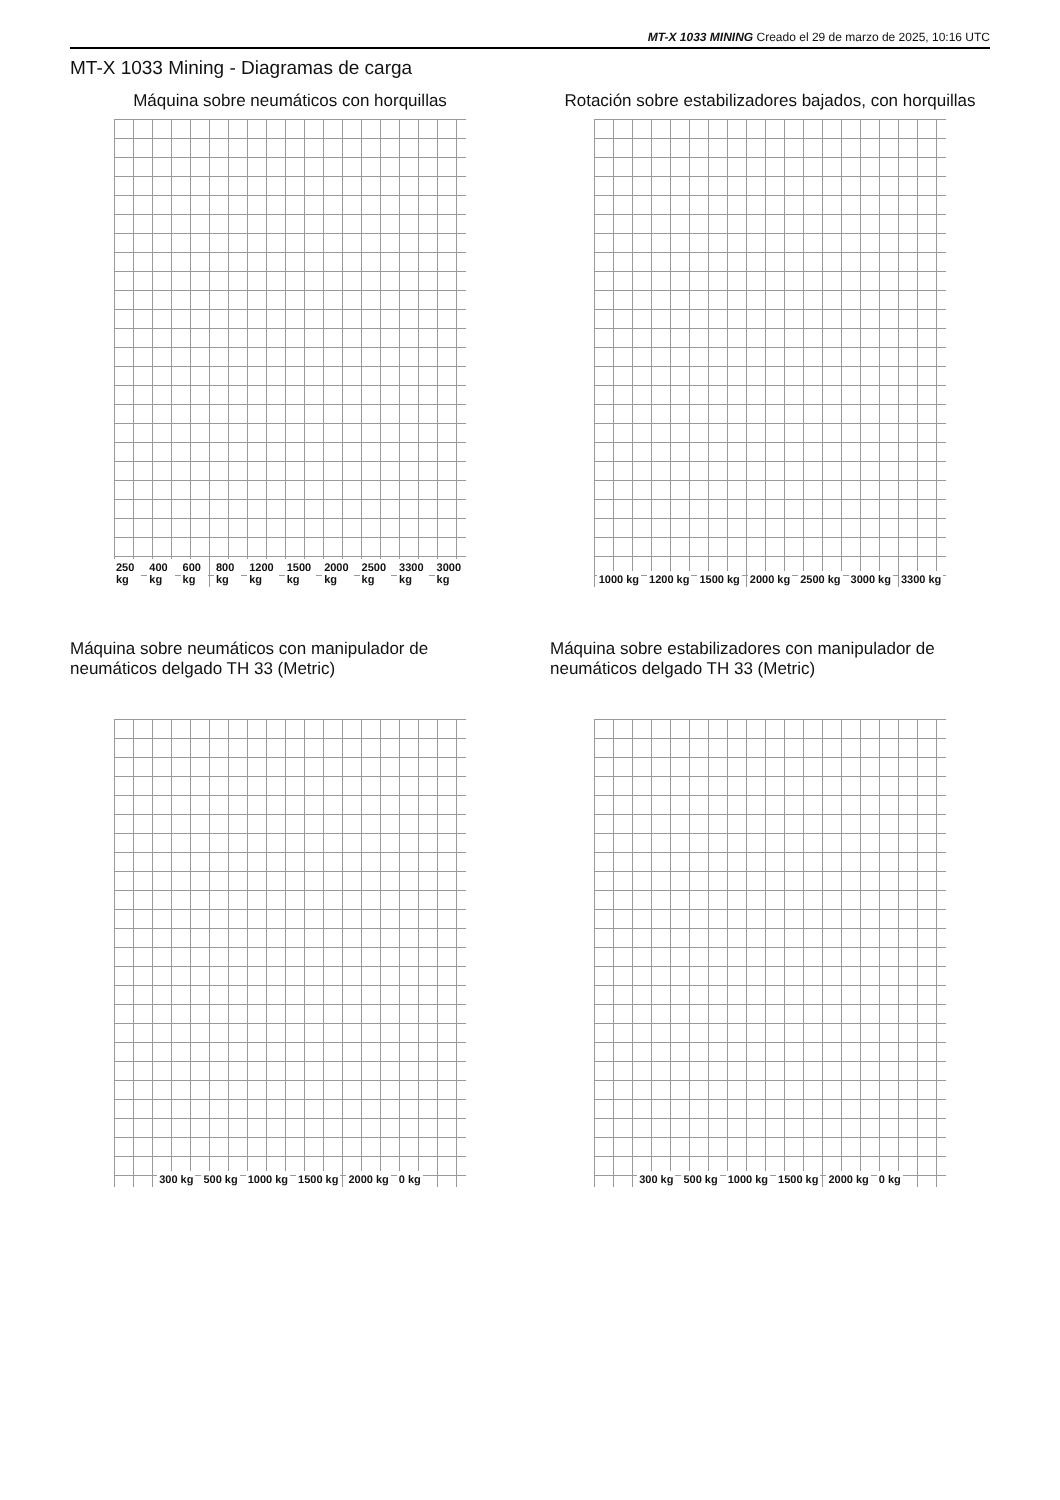MT-X 1033 MINING Creado el 29 de marzo de 2025, 10:16 UTC
MT-X 1033 Mining - Diagramas de carga
Máquina sobre neumáticos con horquillas
250 kg 400 kg 600 kg 800 kg 1200 kg 1500 kg 2000 kg 2500 kg 3300 kg 3000 kg
Rotación sobre estabilizadores bajados, con horquillas
1000 kg 1200 kg 1500 kg 2000 kg 2500 kg 3000 kg 3300 kg
Máquina sobre neumáticos con manipulador de neumáticos delgado TH 33 (Metric)
300 kg 500 kg 1000 kg 1500 kg 2000 kg 0 kg
Máquina sobre estabilizadores con manipulador de neumáticos delgado TH 33 (Metric)
300 kg 500 kg 1000 kg 1500 kg 2000 kg 0 kg